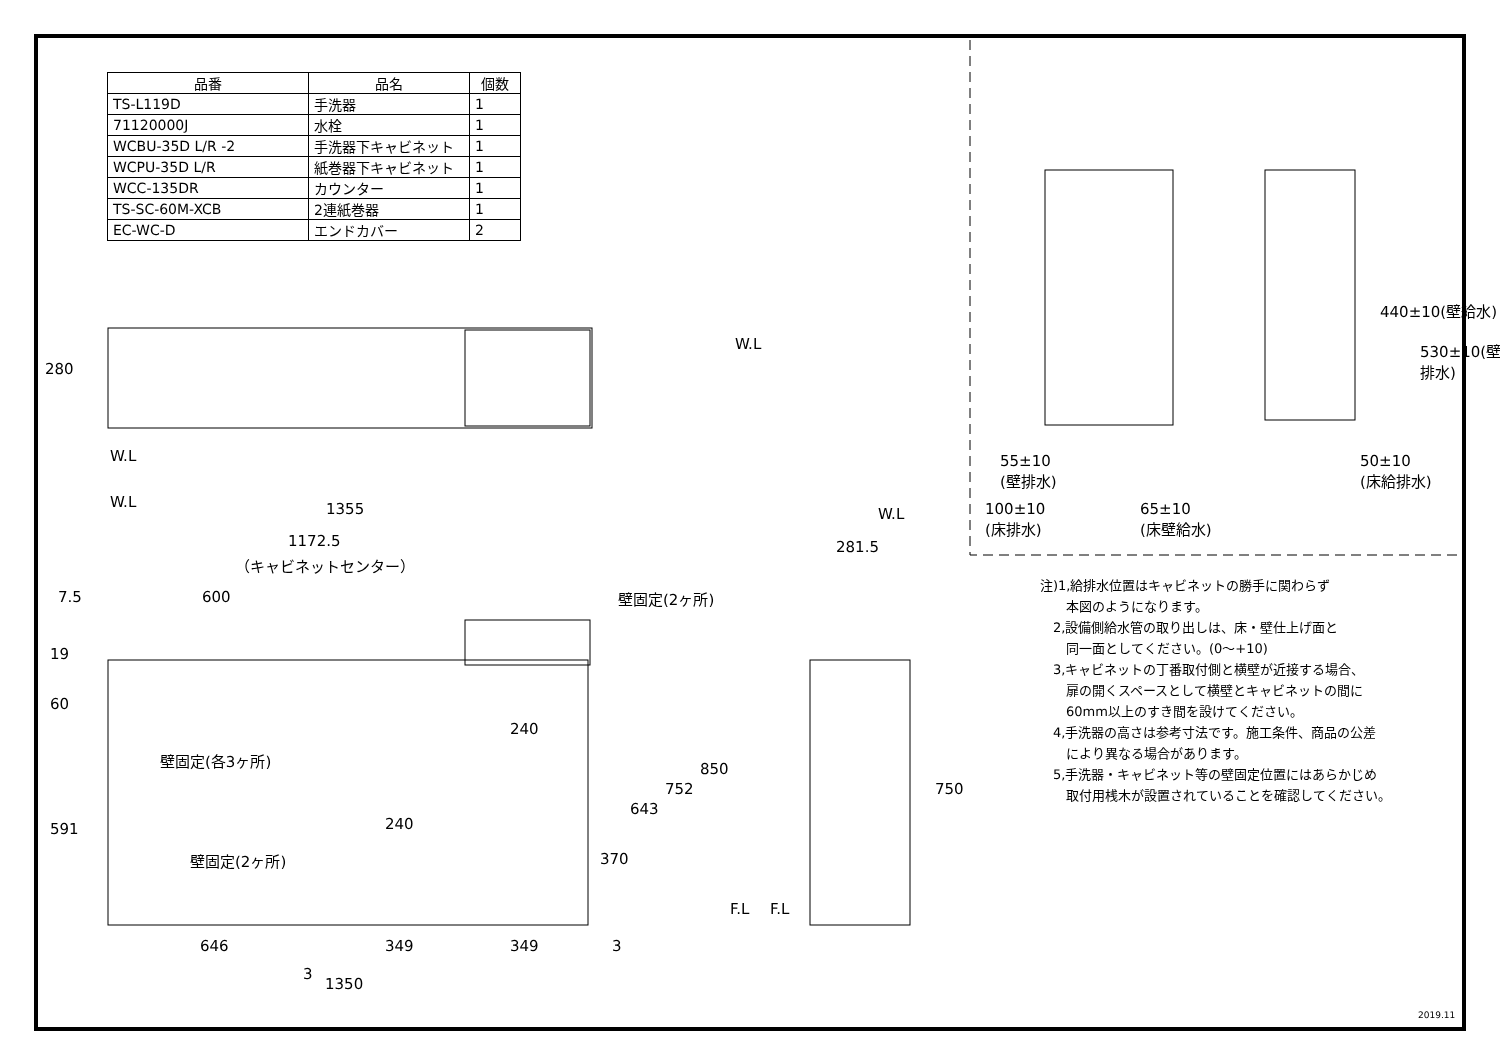| 品番 | 品名 | 個数 |
| --- | --- | --- |
| TS-L119D | 手洗器 | 1 |
| 71120000J | 水栓 | 1 |
| WCBU-35D L/R -2 | 手洗器下キャビネット | 1 |
| WCPU-35D L/R | 紙巻器下キャビネット | 1 |
| WCC-135DR | カウンター | 1 |
| TS-SC-60M-XCB | 2連紙巻器 | 1 |
| EC-WC-D | エンドカバー | 2 |
280
W.L
W.L
W.L 1355
1172.5
（キャビネットセンター）
7.5 600 壁固定(2ヶ所)
19
60
591
240
壁固定(各3ヶ所)
240
壁固定(2ヶ所) 370
643
752
850
F.L F.L
W.L
281.5
750
646 349 349 3
3
1350
55±10
(壁排水)
100±10
(床排水)
65±10
(床壁給水)
50±10
(床給排水)
440±10(壁給水)
530±10(壁排水)
注)1,給排水位置はキャビネットの勝手に関わらず
　　本図のようになります。
　2,設備側給水管の取り出しは、床・壁仕上げ面と
　　同一面としてください。(0～+10)
　3,キャビネットの丁番取付側と横壁が近接する場合、
　　扉の開くスペースとして横壁とキャビネットの間に
　　60mm以上のすき間を設けてください。
　4,手洗器の高さは参考寸法です。施工条件、商品の公差
　　により異なる場合があります。
　5,手洗器・キャビネット等の壁固定位置にはあらかじめ
　　取付用桟木が設置されていることを確認してください。
2019.11